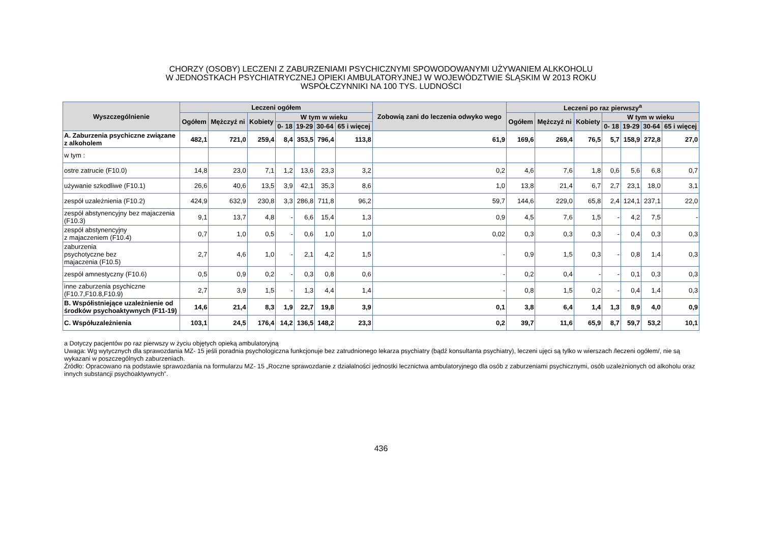CHORZY (OSOBY) LECZENI Z ZABURZENIAMI PSYCHICZNYMI SPOWODOWANYMI UŻYWANIEM ALKKOHOLU
W JEDNOSTKACH PSYCHIATRYCZNEJ OPIEKI AMBULATORYJNEJ W WOJEWÓDZTWIE ŚLĄSKIM W 2013 ROKU
WSPÓŁCZYNNIKI NA 100 TYS. LUDNOŚCI
| Wyszczególnienie | Leczeni ogółem | | | | | | | Zobowią zani do leczenia odwyko wego | Leczeni po raz pierwszy<sup>a</sup> | | | | | | |
| --- | --- | --- | --- | --- | --- | --- | --- | --- | --- | --- | --- | --- | --- | --- | --- |
| | Ogółem | Mężczyź ni | Kobiety | W tym w wieku | | | | | Ogółem | Mężczyź ni | Kobiety | W tym w wieku | | | |
| | | | | 0- 18 | 19-29 | 30-64 | 65 i więcej | | | | | 0- 18 | 19-29 | 30-64 | 65 i więcej |
| A. Zaburzenia psychiczne związane z alkoholem | 482,1 | 721,0 | 259,4 | 8,4 | 353,5 | 796,4 | 113,8 | 61,9 | 169,6 | 269,4 | 76,5 | 5,7 | 158,9 | 272,8 | 27,0 |
| w tym : | | | | | | | | | | | | | | | |
| ostre zatrucie (F10.0) | 14,8 | 23,0 | 7,1 | 1,2 | 13,6 | 23,3 | 3,2 | 0,2 | 4,6 | 7,6 | 1,8 | 0,6 | 5,6 | 6,8 | 0,7 |
| używanie szkodliwe (F10.1) | 26,6 | 40,6 | 13,5 | 3,9 | 42,1 | 35,3 | 8,6 | 1,0 | 13,8 | 21,4 | 6,7 | 2,7 | 23,1 | 18,0 | 3,1 |
| zespół uzależnienia (F10.2) | 424,9 | 632,9 | 230,8 | 3,3 | 286,8 | 711,8 | 96,2 | 59,7 | 144,6 | 229,0 | 65,8 | 2,4 | 124,1 | 237,1 | 22,0 |
| zespół abstynencyjny bez majaczenia (F10.3) | 9,1 | 13,7 | 4,8 | - | 6,6 | 15,4 | 1,3 | 0,9 | 4,5 | 7,6 | 1,5 | - | 4,2 | 7,5 | - |
| zespół abstynencyjny z majaczeniem (F10.4) | 0,7 | 1,0 | 0,5 | - | 0,6 | 1,0 | 1,0 | 0,02 | 0,3 | 0,3 | 0,3 | - | 0,4 | 0,3 | 0,3 |
| zaburzenia psychotyczne bez majaczenia (F10.5) | 2,7 | 4,6 | 1,0 | - | 2,1 | 4,2 | 1,5 | - | 0,9 | 1,5 | 0,3 | - | 0,8 | 1,4 | 0,3 |
| zespół amnestyczny (F10.6) | 0,5 | 0,9 | 0,2 | - | 0,3 | 0,8 | 0,6 | - | 0,2 | 0,4 | - | - | 0,1 | 0,3 | 0,3 |
| inne zaburzenia psychiczne (F10.7,F10.8,F10.9) | 2,7 | 3,9 | 1,5 | - | 1,3 | 4,4 | 1,4 | - | 0,8 | 1,5 | 0,2 | - | 0,4 | 1,4 | 0,3 |
| B. Współistniejące uzależnienie od środków psychoaktywnych (F11-19) | 14,6 | 21,4 | 8,3 | 1,9 | 22,7 | 19,8 | 3,9 | 0,1 | 3,8 | 6,4 | 1,4 | 1,3 | 8,9 | 4,0 | 0,9 |
| C. Współuzależnienia | 103,1 | 24,5 | 176,4 | 14,2 | 136,5 | 148,2 | 23,3 | 0,2 | 39,7 | 11,6 | 65,9 | 8,7 | 59,7 | 53,2 | 10,1 |
a Dotyczy pacjentów po raz pierwszy w życiu objętych opieką ambulatoryjną
Uwaga: Wg wytycznych dla sprawozdania MZ- 15 jeśli poradnia psychologiczna funkcjonuje bez zatrudnionego lekarza psychiatry (bądź konsultanta psychiatry), leczeni ujęci są tylko w wierszach /leczeni ogółem/, nie są wykazani w poszczególnych zaburzeniach.
Źródło: Opracowano na podstawie sprawozdania na formularzu MZ- 15 „Roczne sprawozdanie z działalności jednostki lecznictwa ambulatoryjnego dla osób z zaburzeniami psychicznymi, osób uzależnionych od alkoholu oraz innych substancji psychoaktywnych”.
436